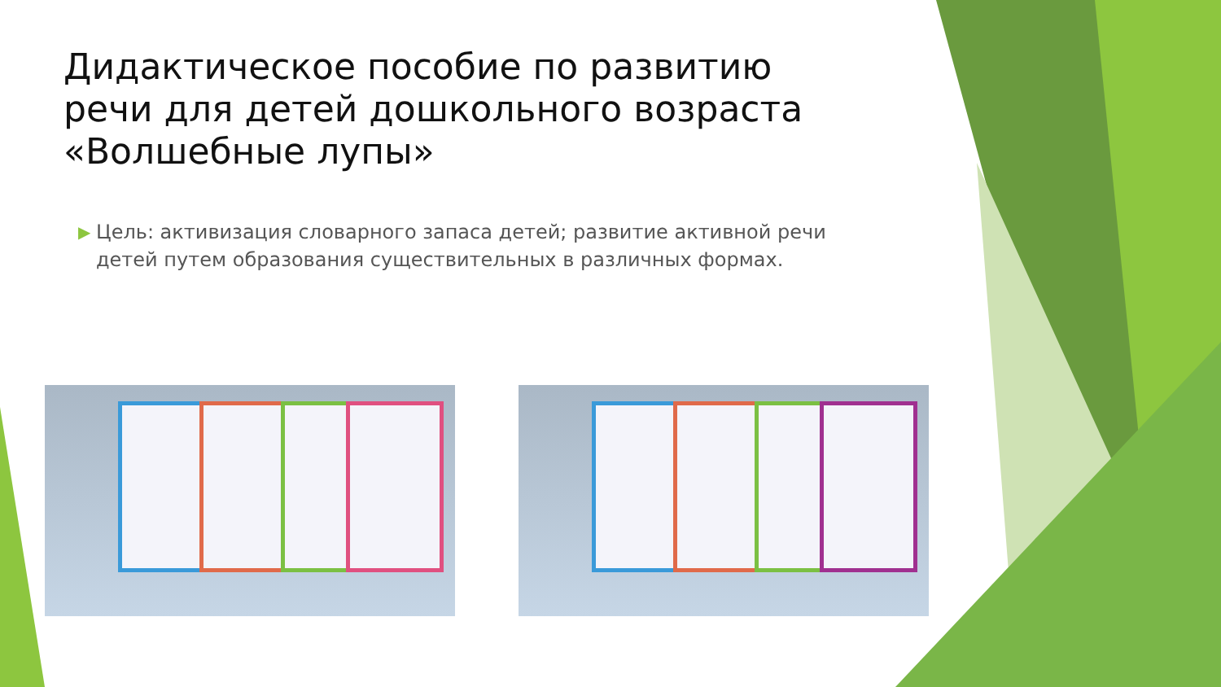Дидактическое пособие по развитию речи для детей дошкольного возраста «Волшебные лупы»
▶ Цель: активизация словарного запаса детей; развитие активной речи детей путем образования существительных в различных формах.